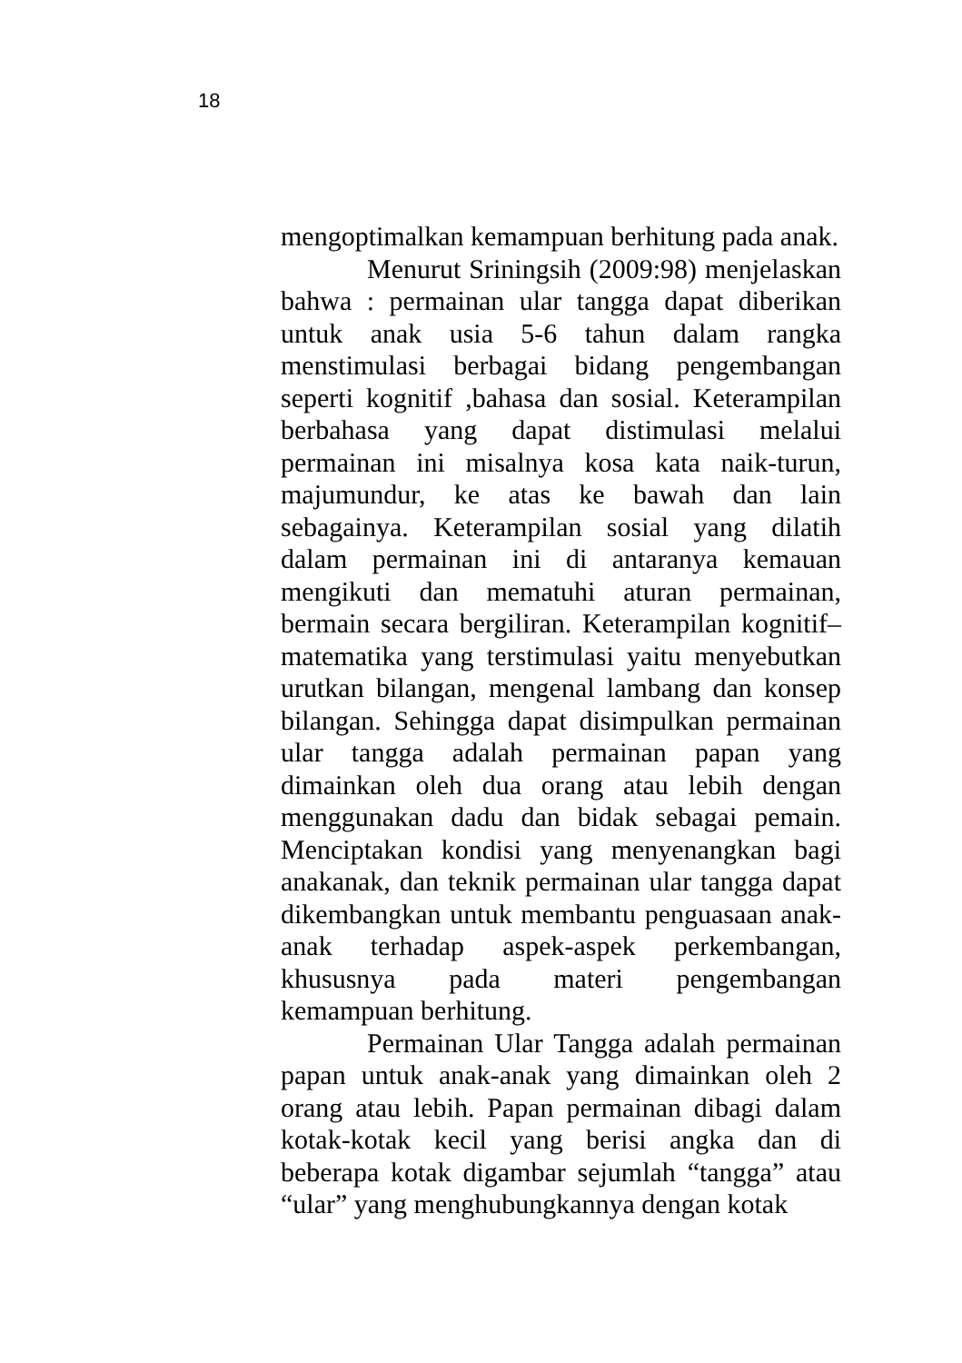18
mengoptimalkan kemampuan berhitung pada anak.
Menurut Sriningsih (2009:98) menjelaskan bahwa : permainan ular tangga dapat diberikan untuk anak usia 5-6 tahun dalam rangka menstimulasi berbagai bidang pengembangan seperti kognitif ,bahasa dan sosial. Keterampilan berbahasa yang dapat distimulasi melalui permainan ini misalnya kosa kata naik-turun, majumundur, ke atas ke bawah dan lain sebagainya. Keterampilan sosial yang dilatih dalam permainan ini di antaranya kemauan mengikuti dan mematuhi aturan permainan, bermain secara bergiliran. Keterampilan kognitif–matematika yang terstimulasi yaitu menyebutkan urutkan bilangan, mengenal lambang dan konsep bilangan. Sehingga dapat disimpulkan permainan ular tangga adalah permainan papan yang dimainkan oleh dua orang atau lebih dengan menggunakan dadu dan bidak sebagai pemain. Menciptakan kondisi yang menyenangkan bagi anakanak, dan teknik permainan ular tangga dapat dikembangkan untuk membantu penguasaan anak-anak terhadap aspek-aspek perkembangan, khususnya pada materi pengembangan kemampuan berhitung.
Permainan Ular Tangga adalah permainan papan untuk anak-anak yang dimainkan oleh 2 orang atau lebih. Papan permainan dibagi dalam kotak-kotak kecil yang berisi angka dan di beberapa kotak digambar sejumlah “tangga” atau “ular” yang menghubungkannya dengan kotak